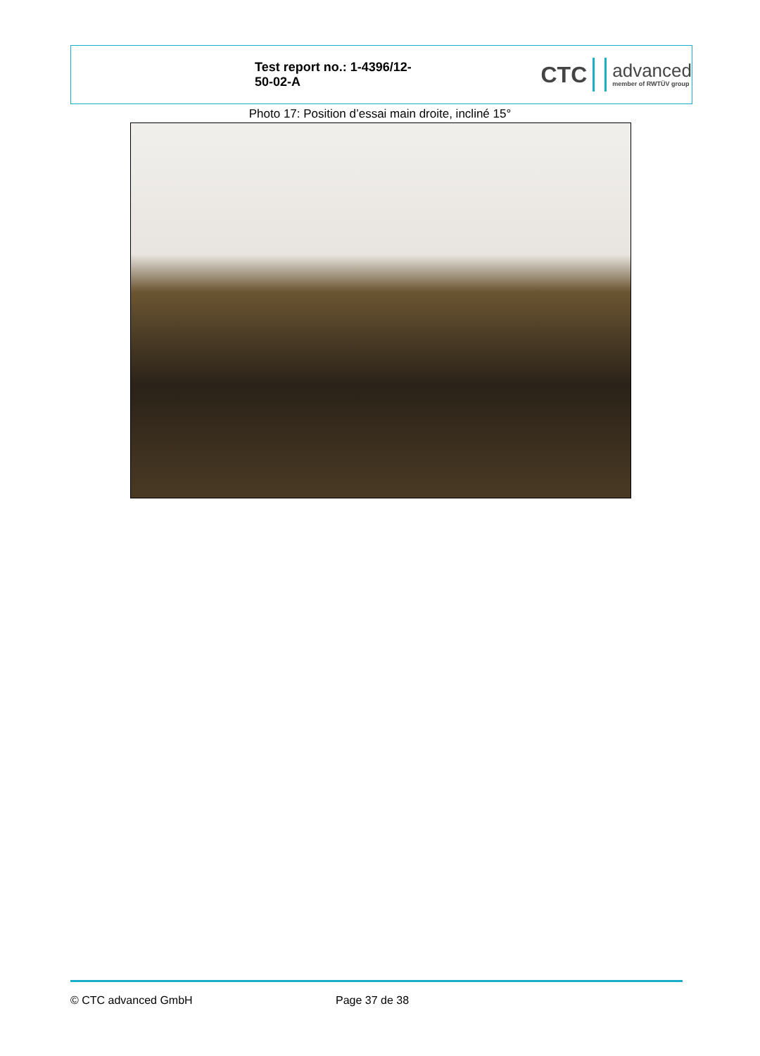Test report no.: 1-4396/12-50-02-A
CTC advanced
member of RWTÜV group
Photo 17: Position d’essai main droite, incliné 15°
© CTC advanced GmbH Page 37 de 38